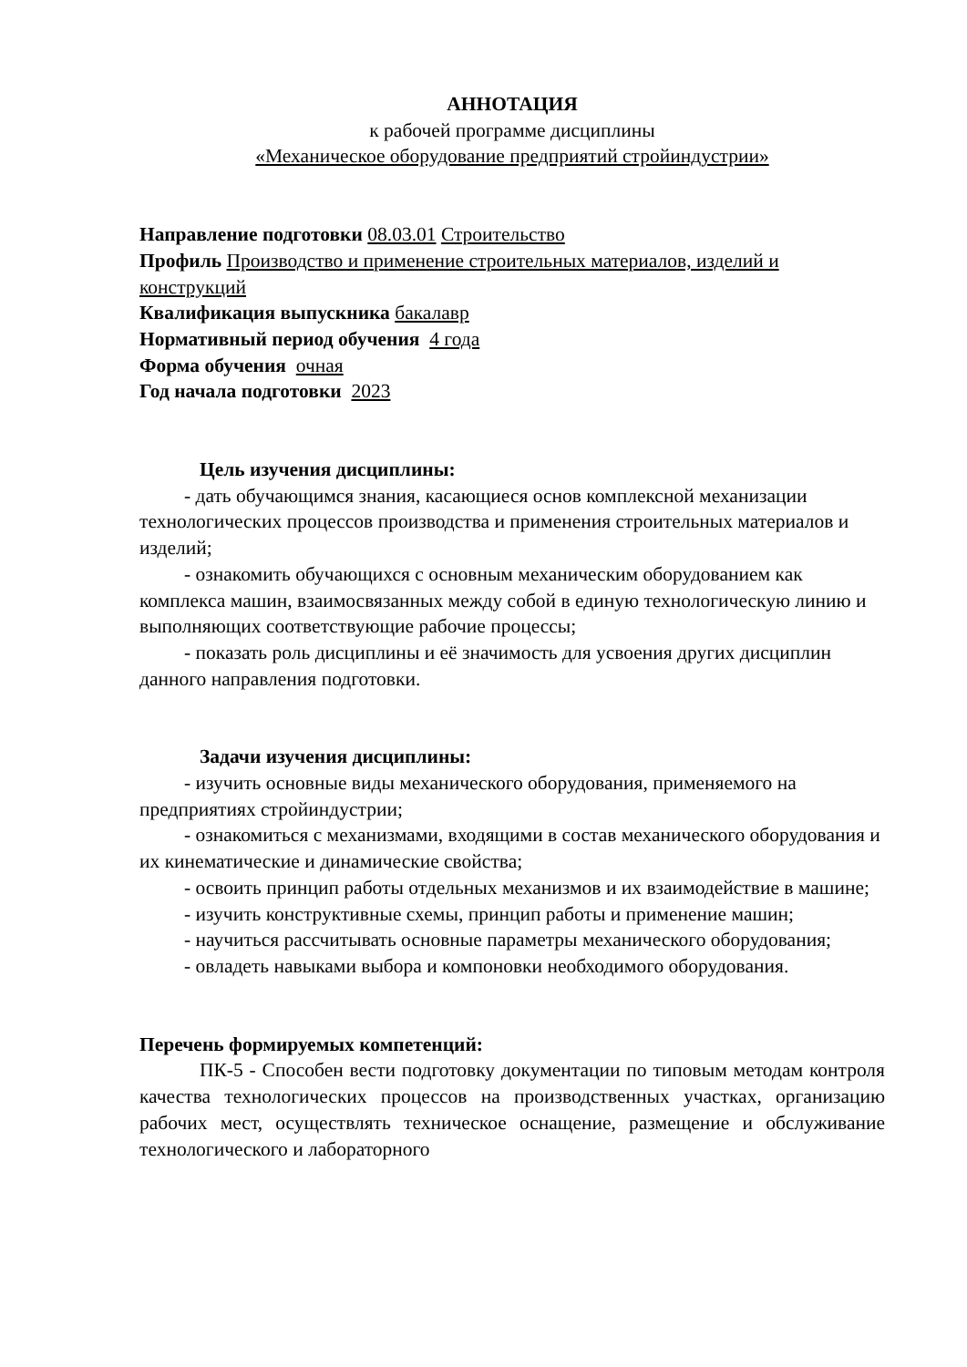АННОТАЦИЯ
к рабочей программе дисциплины
«Механическое оборудование предприятий стройиндустрии»
Направление подготовки 08.03.01 Строительство
Профиль Производство и применение строительных материалов, изделий и конструкций
Квалификация выпускника бакалавр
Нормативный период обучения 4 года
Форма обучения очная
Год начала подготовки 2023
Цель изучения дисциплины:
- дать обучающимся знания, касающиеся основ комплексной механизации технологических процессов производства и применения строительных материалов и изделий;
- ознакомить обучающихся с основным механическим оборудованием как комплекса машин, взаимосвязанных между собой в единую технологическую линию и выполняющих соответствующие рабочие процессы;
- показать роль дисциплины и её значимость для усвоения других дисциплин данного направления подготовки.
Задачи изучения дисциплины:
- изучить основные виды механического оборудования, применяемого на предприятиях стройиндустрии;
- ознакомиться с механизмами, входящими в состав механического оборудования и их кинематические и динамические свойства;
- освоить принцип работы отдельных механизмов и их взаимодействие в машине;
- изучить конструктивные схемы, принцип работы и применение машин;
- научиться рассчитывать основные параметры механического оборудования;
- овладеть навыками выбора и компоновки необходимого оборудования.
Перечень формируемых компетенций:
ПК-5 - Способен вести подготовку документации по типовым методам контроля качества технологических процессов на производственных участках, организацию рабочих мест, осуществлять техническое оснащение, размещение и обслуживание технологического и лабораторного